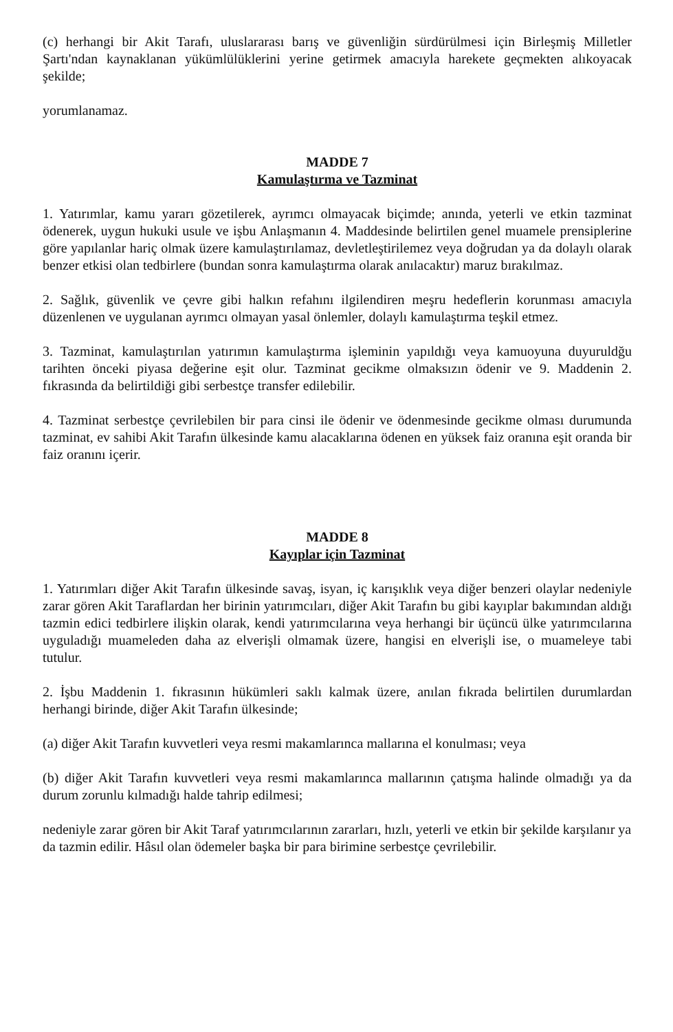(c) herhangi bir Akit Tarafı, uluslararası barış ve güvenliğin sürdürülmesi için Birleşmiş Milletler Şartı'ndan kaynaklanan yükümlülüklerini yerine getirmek amacıyla harekete geçmekten alıkoyacak şekilde;
yorumlanamaz.
MADDE 7
Kamulaştırma ve Tazminat
1. Yatırımlar, kamu yararı gözetilerek, ayrımcı olmayacak biçimde; anında, yeterli ve etkin tazminat ödenerek, uygun hukuki usule ve işbu Anlaşmanın 4. Maddesinde belirtilen genel muamele prensiplerine göre yapılanlar hariç olmak üzere kamulaştırılamaz, devletleştirilemez veya doğrudan ya da dolaylı olarak benzer etkisi olan tedbirlere (bundan sonra kamulaştırma olarak anılacaktır) maruz bırakılmaz.
2. Sağlık, güvenlik ve çevre gibi halkın refahını ilgilendiren meşru hedeflerin korunması amacıyla düzenlenen ve uygulanan ayrımcı olmayan yasal önlemler, dolaylı kamulaştırma teşkil etmez.
3. Tazminat, kamulaştırılan yatırımın kamulaştırma işleminin yapıldığı veya kamuoyuna duyuruldğu tarihten önceki piyasa değerine eşit olur. Tazminat gecikme olmaksızın ödenir ve 9. Maddenin 2. fıkrasında da belirtildiği gibi serbestçe transfer edilebilir.
4. Tazminat serbestçe çevrilebilen bir para cinsi ile ödenir ve ödenmesinde gecikme olması durumunda tazminat, ev sahibi Akit Tarafın ülkesinde kamu alacaklarına ödenen en yüksek faiz oranına eşit oranda bir faiz oranını içerir.
MADDE 8
Kayıplar için Tazminat
1. Yatırımları diğer Akit Tarafın ülkesinde savaş, isyan, iç karışıklık veya diğer benzeri olaylar nedeniyle zarar gören Akit Taraflardan her birinin yatırımcıları, diğer Akit Tarafın bu gibi kayıplar bakımından aldığı tazmin edici tedbirlere ilişkin olarak, kendi yatırımcılarına veya herhangi bir üçüncü ülke yatırımcılarına uyguladığı muameleden daha az elverişli olmamak üzere, hangisi en elverişli ise, o muameleye tabi tutulur.
2. İşbu Maddenin 1. fıkrasının hükümleri saklı kalmak üzere, anılan fıkrada belirtilen durumlardan herhangi birinde, diğer Akit Tarafın ülkesinde;
(a) diğer Akit Tarafın kuvvetleri veya resmi makamlarınca mallarına el konulması; veya
(b) diğer Akit Tarafın kuvvetleri veya resmi makamlarınca mallarının çatışma halinde olmadığı ya da durum zorunlu kılmadığı halde tahrip edilmesi;
nedeniyle zarar gören bir Akit Taraf yatırımcılarının zararları, hızlı, yeterli ve etkin bir şekilde karşılanır ya da tazmin edilir. Hâsıl olan ödemeler başka bir para birimine serbestçe çevrilebilir.